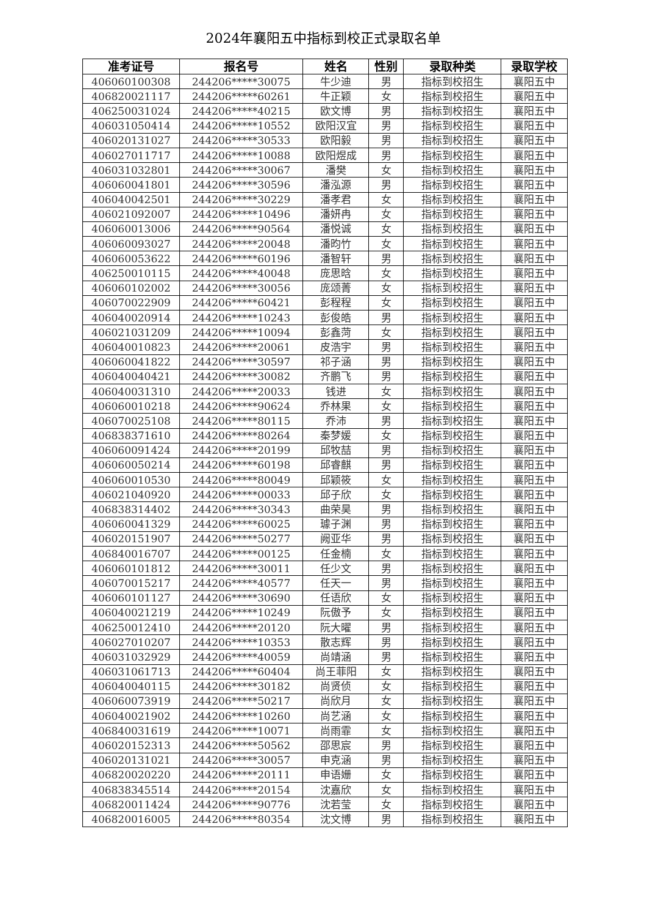2024年襄阳五中指标到校正式录取名单
| 准考证号 | 报名号 | 姓名 | 性别 | 录取种类 | 录取学校 |
| --- | --- | --- | --- | --- | --- |
| 406060100308 | 244206*****30075 | 牛少迪 | 男 | 指标到校招生 | 襄阳五中 |
| 406820021117 | 244206*****60261 | 牛正颖 | 女 | 指标到校招生 | 襄阳五中 |
| 406250031024 | 244206*****40215 | 欧文博 | 男 | 指标到校招生 | 襄阳五中 |
| 406031050414 | 244206*****10552 | 欧阳汉宜 | 男 | 指标到校招生 | 襄阳五中 |
| 406020131027 | 244206*****30533 | 欧阳毅 | 男 | 指标到校招生 | 襄阳五中 |
| 406027011717 | 244206*****10088 | 欧阳煜成 | 男 | 指标到校招生 | 襄阳五中 |
| 406031032801 | 244206*****30067 | 潘樊 | 女 | 指标到校招生 | 襄阳五中 |
| 406060041801 | 244206*****30596 | 潘泓源 | 男 | 指标到校招生 | 襄阳五中 |
| 406040042501 | 244206*****30229 | 潘孝君 | 女 | 指标到校招生 | 襄阳五中 |
| 406021092007 | 244206*****10496 | 潘妍冉 | 女 | 指标到校招生 | 襄阳五中 |
| 406060013006 | 244206*****90564 | 潘悦诚 | 女 | 指标到校招生 | 襄阳五中 |
| 406060093027 | 244206*****20048 | 潘昀竹 | 女 | 指标到校招生 | 襄阳五中 |
| 406060053622 | 244206*****60196 | 潘智轩 | 男 | 指标到校招生 | 襄阳五中 |
| 406250010115 | 244206*****40048 | 庞思晗 | 女 | 指标到校招生 | 襄阳五中 |
| 406060102002 | 244206*****30056 | 庞颂菁 | 女 | 指标到校招生 | 襄阳五中 |
| 406070022909 | 244206*****60421 | 彭程程 | 女 | 指标到校招生 | 襄阳五中 |
| 406040020914 | 244206*****10243 | 彭俊皓 | 男 | 指标到校招生 | 襄阳五中 |
| 406021031209 | 244206*****10094 | 彭鑫菏 | 女 | 指标到校招生 | 襄阳五中 |
| 406040010823 | 244206*****20061 | 皮浩宇 | 男 | 指标到校招生 | 襄阳五中 |
| 406060041822 | 244206*****30597 | 祁子涵 | 男 | 指标到校招生 | 襄阳五中 |
| 406040040421 | 244206*****30082 | 齐鹏飞 | 男 | 指标到校招生 | 襄阳五中 |
| 406040031310 | 244206*****20033 | 钱进 | 女 | 指标到校招生 | 襄阳五中 |
| 406060010218 | 244206*****90624 | 乔林果 | 女 | 指标到校招生 | 襄阳五中 |
| 406070025108 | 244206*****80115 | 乔沛 | 男 | 指标到校招生 | 襄阳五中 |
| 406838371610 | 244206*****80264 | 秦梦媛 | 女 | 指标到校招生 | 襄阳五中 |
| 406060091424 | 244206*****20199 | 邱牧喆 | 男 | 指标到校招生 | 襄阳五中 |
| 406060050214 | 244206*****60198 | 邱睿麒 | 男 | 指标到校招生 | 襄阳五中 |
| 406060010530 | 244206*****80049 | 邱颖筱 | 女 | 指标到校招生 | 襄阳五中 |
| 406021040920 | 244206*****00033 | 邱子欣 | 女 | 指标到校招生 | 襄阳五中 |
| 406838314402 | 244206*****30343 | 曲荣昊 | 男 | 指标到校招生 | 襄阳五中 |
| 406060041329 | 244206*****60025 | 璩子渊 | 男 | 指标到校招生 | 襄阳五中 |
| 406020151907 | 244206*****50277 | 阙亚华 | 男 | 指标到校招生 | 襄阳五中 |
| 406840016707 | 244206*****00125 | 任金楠 | 女 | 指标到校招生 | 襄阳五中 |
| 406060101812 | 244206*****30011 | 任少文 | 男 | 指标到校招生 | 襄阳五中 |
| 406070015217 | 244206*****40577 | 任天一 | 男 | 指标到校招生 | 襄阳五中 |
| 406060101127 | 244206*****30690 | 任语欣 | 女 | 指标到校招生 | 襄阳五中 |
| 406040021219 | 244206*****10249 | 阮傲予 | 女 | 指标到校招生 | 襄阳五中 |
| 406250012410 | 244206*****20120 | 阮大曜 | 男 | 指标到校招生 | 襄阳五中 |
| 406027010207 | 244206*****10353 | 散志辉 | 男 | 指标到校招生 | 襄阳五中 |
| 406031032929 | 244206*****40059 | 尚靖涵 | 男 | 指标到校招生 | 襄阳五中 |
| 406031061713 | 244206*****60404 | 尚王菲阳 | 女 | 指标到校招生 | 襄阳五中 |
| 406040040115 | 244206*****30182 | 尚贤侦 | 女 | 指标到校招生 | 襄阳五中 |
| 406060073919 | 244206*****50217 | 尚欣月 | 女 | 指标到校招生 | 襄阳五中 |
| 406040021902 | 244206*****10260 | 尚艺涵 | 女 | 指标到校招生 | 襄阳五中 |
| 406840031619 | 244206*****10071 | 尚雨霏 | 女 | 指标到校招生 | 襄阳五中 |
| 406020152313 | 244206*****50562 | 邵思宸 | 男 | 指标到校招生 | 襄阳五中 |
| 406020131021 | 244206*****30057 | 申克涵 | 男 | 指标到校招生 | 襄阳五中 |
| 406820020220 | 244206*****20111 | 申语姗 | 女 | 指标到校招生 | 襄阳五中 |
| 406838345514 | 244206*****20154 | 沈嘉欣 | 女 | 指标到校招生 | 襄阳五中 |
| 406820011424 | 244206*****90776 | 沈若莹 | 女 | 指标到校招生 | 襄阳五中 |
| 406820016005 | 244206*****80354 | 沈文博 | 男 | 指标到校招生 | 襄阳五中 |